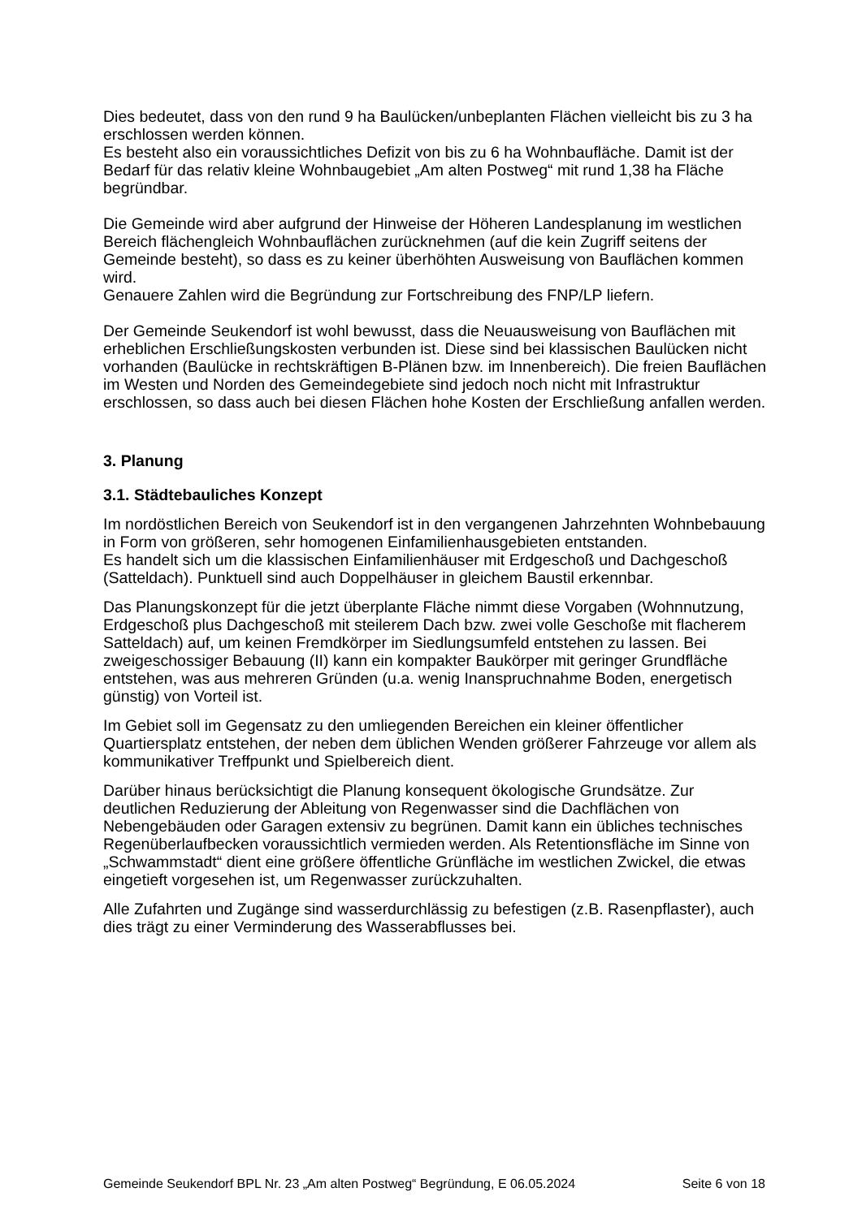Dies bedeutet, dass von den rund 9 ha Baulücken/unbeplanten Flächen vielleicht bis zu 3 ha erschlossen werden können.
Es besteht also ein voraussichtliches Defizit von bis zu 6 ha Wohnbaufläche. Damit ist der Bedarf für das relativ kleine Wohnbaugebiet „Am alten Postweg“ mit rund 1,38 ha Fläche begründbar.
Die Gemeinde wird aber aufgrund der Hinweise der Höheren Landesplanung im westlichen Bereich flächengleich Wohnbauflächen zurücknehmen (auf die kein Zugriff seitens der Gemeinde besteht), so dass es zu keiner überhöhten Ausweisung von Bauflächen kommen wird.
Genauere Zahlen wird die Begründung zur Fortschreibung des FNP/LP liefern.
Der Gemeinde Seukendorf ist wohl bewusst, dass die Neuausweisung von Bauflächen mit erheblichen Erschließungskosten verbunden ist. Diese sind bei klassischen Baulücken nicht vorhanden (Baulücke in rechtskräftigen B-Plänen bzw. im Innenbereich). Die freien Bauflächen im Westen und Norden des Gemeindegebiete sind jedoch noch nicht mit Infrastruktur erschlossen, so dass auch bei diesen Flächen hohe Kosten der Erschließung anfallen werden.
3. Planung
3.1. Städtebauliches Konzept
Im nordöstlichen Bereich von Seukendorf ist in den vergangenen Jahrzehnten Wohnbebauung in Form von größeren, sehr homogenen Einfamilienhausgebieten entstanden.
Es handelt sich um die klassischen Einfamilienhäuser mit Erdgeschoß und Dachgeschoß (Satteldach). Punktuell sind auch Doppelhäuser in gleichem Baustil erkennbar.
Das Planungskonzept für die jetzt überplante Fläche nimmt diese Vorgaben (Wohnnutzung, Erdgeschoß plus Dachgeschoß mit steilerem Dach bzw. zwei volle Geschoße mit flacherem Satteldach) auf, um keinen Fremdkörper im Siedlungsumfeld entstehen zu lassen. Bei zweigeschossiger Bebauung (II) kann ein kompakter Baukörper mit geringer Grundfläche entstehen, was aus mehreren Gründen (u.a. wenig Inanspruchnahme Boden, energetisch günstig) von Vorteil ist.
Im Gebiet soll im Gegensatz zu den umliegenden Bereichen ein kleiner öffentlicher Quartiersplatz entstehen, der neben dem üblichen Wenden größerer Fahrzeuge vor allem als kommunikativer Treffpunkt und Spielbereich dient.
Darüber hinaus berücksichtigt die Planung konsequent ökologische Grundsätze. Zur deutlichen Reduzierung der Ableitung von Regenwasser sind die Dachflächen von Nebengebäuden oder Garagen extensiv zu begrünen. Damit kann ein übliches technisches Regenüberlaufbecken voraussichtlich vermieden werden. Als Retentionsfläche im Sinne von „Schwammstadt“ dient eine größere öffentliche Grünfläche im westlichen Zwickel, die etwas eingetieft vorgesehen ist, um Regenwasser zurückzuhalten.
Alle Zufahrten und Zugänge sind wasserdurchlässig zu befestigen (z.B. Rasenpflaster), auch dies trägt zu einer Verminderung des Wasserabflusses bei.
Gemeinde Seukendorf BPL Nr. 23 „Am alten Postweg“ Begründung, E 06.05.2024 Seite 6 von 18